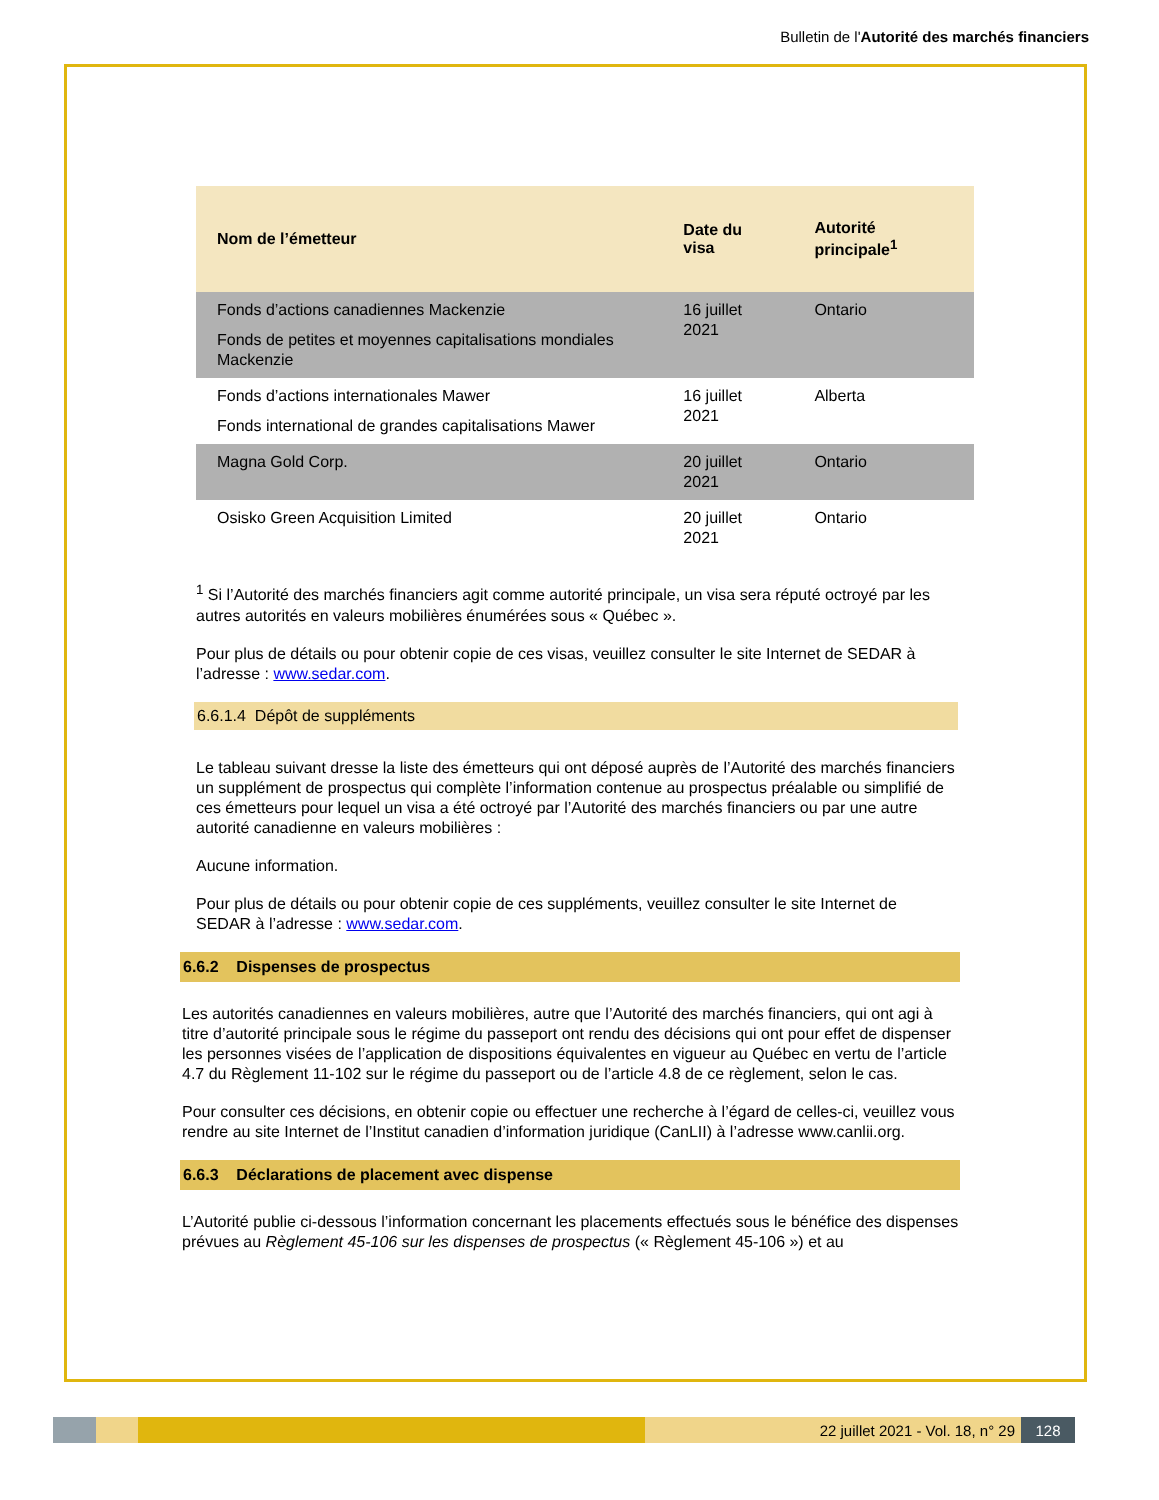Bulletin de l'Autorité des marchés financiers
| Nom de l’émetteur | Date du visa | Autorité principale<sup>1</sup> |
| --- | --- | --- |
| Fonds d’actions canadiennes Mackenzie Fonds de petites et moyennes capitalisations mondiales Mackenzie | 16 juillet 2021 | Ontario |
| Fonds d’actions internationales Mawer Fonds international de grandes capitalisations Mawer | 16 juillet 2021 | Alberta |
| Magna Gold Corp. | 20 juillet 2021 | Ontario |
| Osisko Green Acquisition Limited | 20 juillet 2021 | Ontario |
<sup>1</sup> Si l’Autorité des marchés financiers agit comme autorité principale, un visa sera réputé octroyé par les autres autorités en valeurs mobilières énumérées sous « Québec ».
Pour plus de détails ou pour obtenir copie de ces visas, veuillez consulter le site Internet de SEDAR à l’adresse : www.sedar.com.
6.6.1.4 Dépôt de suppléments
Le tableau suivant dresse la liste des émetteurs qui ont déposé auprès de l’Autorité des marchés financiers un supplément de prospectus qui complète l’information contenue au prospectus préalable ou simplifié de ces émetteurs pour lequel un visa a été octroyé par l’Autorité des marchés financiers ou par une autre autorité canadienne en valeurs mobilières :
Aucune information.
Pour plus de détails ou pour obtenir copie de ces suppléments, veuillez consulter le site Internet de SEDAR à l’adresse : www.sedar.com.
6.6.2 Dispenses de prospectus
Les autorités canadiennes en valeurs mobilières, autre que l’Autorité des marchés financiers, qui ont agi à titre d’autorité principale sous le régime du passeport ont rendu des décisions qui ont pour effet de dispenser les personnes visées de l’application de dispositions équivalentes en vigueur au Québec en vertu de l’article 4.7 du Règlement 11-102 sur le régime du passeport ou de l’article 4.8 de ce règlement, selon le cas.
Pour consulter ces décisions, en obtenir copie ou effectuer une recherche à l’égard de celles-ci, veuillez vous rendre au site Internet de l’Institut canadien d’information juridique (CanLII) à l’adresse www.canlii.org.
6.6.3 Déclarations de placement avec dispense
L’Autorité publie ci-dessous l’information concernant les placements effectués sous le bénéfice des dispenses prévues au Règlement 45-106 sur les dispenses de prospectus (« Règlement 45-106 ») et au
22 juillet 2021 - Vol. 18, n° 29
128